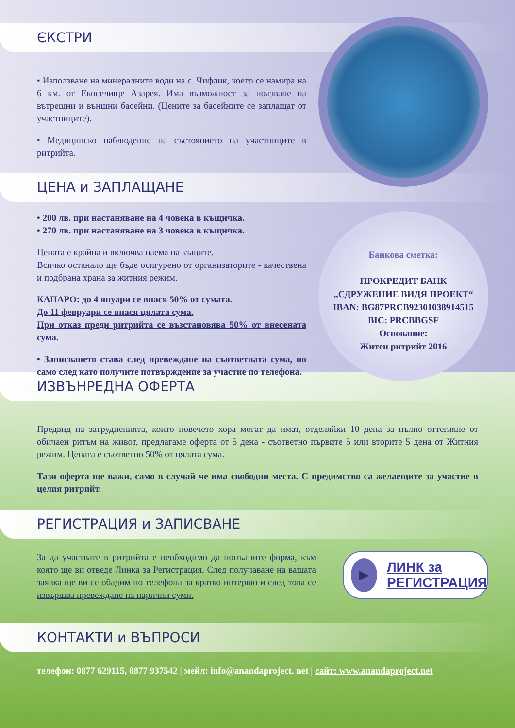ЄКСТРИ
• Използване на минералните води на с. Чифлик, което се намира на 6 км. от Екоселище Азарея. Има възможност за ползване на вътрешни и външни басейни. (Цените за басейните се заплащат от участниците).
• Медицинско наблюдение на състоянието на участниците в ритрийта.
ЦЕНА и ЗАПЛАЩАНЕ
Банкова сметка:
ПРОКРЕДИТ БАНК
„СДРУЖЕНИЕ ВИДЯ ПРОЕКТ“
IBAN: BG87PRCB92301038914515
BIC: PRCBBGSF
Основание:
Житен ритрийт 2016
• 200 лв. при настаняване на 4 човека в къщичка.
• 270 лв. при настаняване на 3 човека в къщичка.
Цената е крайна и включва наема на къщите.
Всичко останало ще бъде осигурено от организаторите - качествена и подбрана храна за житния режим.
КАПАРО: до 4 януари се внася 50% от сумата.
До 11 февруари се внася цялата сума.
При отказ преди ритрийта се възстановява 50% от внесената сума.
• Записването става след превеждане на съответната сума, но само след като получите потвърждение за участие по телефона.
ИЗВЪНРЕДНА ОФЕРТА
Предвид на затрудненията, които повечето хора могат да имат, отделяйки 10 дена за пълно оттегляне от обичаен ритъм на живот, предлагаме оферта от 5 дена - съответно първите 5 или вторите 5 дена от Житния режим. Цената е съответно 50% от цялата сума.
Тази оферта ще важи, само в случай че има свободни места. С предимство са желаещите за участие в целия ритрийт.
РЕГИСТРАЦИЯ и ЗАПИСВАНЕ
▶
ЛИНК за
РЕГИСТРАЦИЯ
За да участвате в ритрийта е необходимо да попълните форма, към която ще ви отведе Линка за Регистрация. След получаване на вашата заявка ще ви се обадим по телефона за кратко интервю и след това се извършва превеждане на парични суми.
КОНТАКТИ и ВЪПРОСИ
телефон: 0877 629115, 0877 937542 | мейл: info@anandaproject. net | сайт: www.anandaproject.net